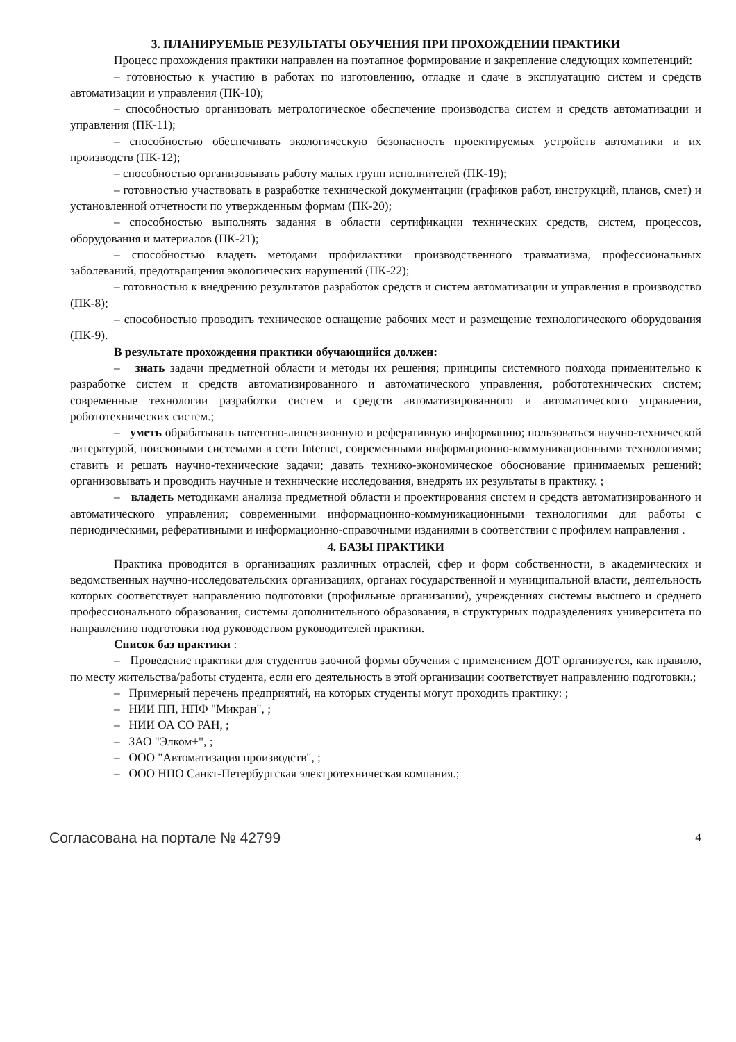3. ПЛАНИРУЕМЫЕ РЕЗУЛЬТАТЫ ОБУЧЕНИЯ ПРИ ПРОХОЖДЕНИИ ПРАКТИКИ
Процесс прохождения практики направлен на поэтапное формирование и закрепление следующих компетенций:
– готовностью к участию в работах по изготовлению, отладке и сдаче в эксплуатацию систем и средств автоматизации и управления (ПК-10);
– способностью организовать метрологическое обеспечение производства систем и средств автоматизации и управления (ПК-11);
– способностью обеспечивать экологическую безопасность проектируемых устройств автоматики и их производств (ПК-12);
– способностью организовывать работу малых групп исполнителей (ПК-19);
– готовностью участвовать в разработке технической документации (графиков работ, инструкций, планов, смет) и установленной отчетности по утвержденным формам (ПК-20);
– способностью выполнять задания в области сертификации технических средств, систем, процессов, оборудования и материалов (ПК-21);
– способностью владеть методами профилактики производственного травматизма, профессиональных заболеваний, предотвращения экологических нарушений (ПК-22);
– готовностью к внедрению результатов разработок средств и систем автоматизации и управления в производство (ПК-8);
– способностью проводить техническое оснащение рабочих мест и размещение технологического оборудования (ПК-9).
В результате прохождения практики обучающийся должен:
– знать задачи предметной области и методы их решения; принципы системного подхода применительно к разработке систем и средств автоматизированного и автоматического управления, робототехнических систем; современные технологии разработки систем и средств автоматизированного и автоматического управления, робототехнических систем.;
– уметь обрабатывать патентно-лицензионную и реферативную информацию; пользоваться научно-технической литературой, поисковыми системами в сети Internet, современными информационно-коммуникационными технологиями; ставить и решать научно-технические задачи; давать технико-экономическое обоснование принимаемых решений; организовывать и проводить научные и технические исследования, внедрять их результаты в практику. ;
– владеть методиками анализа предметной области и проектирования систем и средств автоматизированного и автоматического управления; современными информационно-коммуникационными технологиями для работы с периодическими, реферативными и информационно-справочными изданиями в соответствии с профилем направления .
4. БАЗЫ ПРАКТИКИ
Практика проводится в организациях различных отраслей, сфер и форм собственности, в академических и ведомственных научно-исследовательских организациях, органах государственной и муниципальной власти, деятельность которых соответствует направлению подготовки (профильные организации), учреждениях системы высшего и среднего профессионального образования, системы дополнительного образования, в структурных подразделениях университета по направлению подготовки под руководством руководителей практики.
Список баз практики :
– Проведение практики для студентов заочной формы обучения с применением ДОТ организуется, как правило, по месту жительства/работы студента, если его деятельность в этой организации соответствует направлению подготовки.;
– Примерный перечень предприятий, на которых студенты могут проходить практику: ;
– НИИ ПП, НПФ "Микран", ;
– НИИ ОА СО РАН, ;
– ЗАО "Элком+", ;
– ООО "Автоматизация производств", ;
– ООО НПО Санкт-Петербургская электротехническая компания.;
Согласована на портале № 42799 4